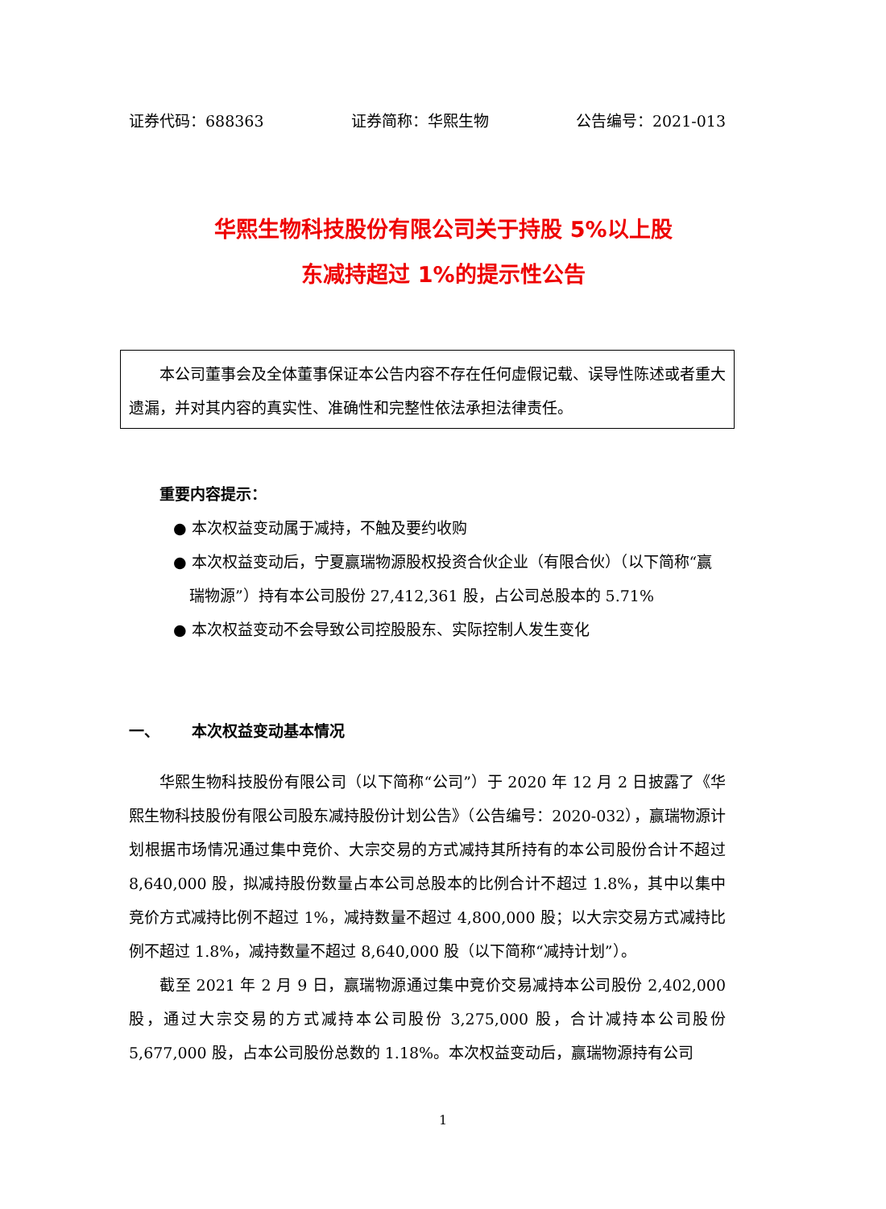证券代码：688363 证券简称：华熙生物 公告编号：2021-013
华熙生物科技股份有限公司关于持股 5%以上股
东减持超过 1%的提示性公告
本公司董事会及全体董事保证本公告内容不存在任何虚假记载、误导性陈述或者重大遗漏，并对其内容的真实性、准确性和完整性依法承担法律责任。
重要内容提示：
● 本次权益变动属于减持，不触及要约收购
● 本次权益变动后，宁夏赢瑞物源股权投资合伙企业（有限合伙）（以下简称“赢瑞物源”）持有本公司股份 27,412,361 股，占公司总股本的 5.71%
● 本次权益变动不会导致公司控股股东、实际控制人发生变化
一、 本次权益变动基本情况
华熙生物科技股份有限公司（以下简称“公司”）于 2020 年 12 月 2 日披露了《华熙生物科技股份有限公司股东减持股份计划公告》（公告编号：2020-032），赢瑞物源计划根据市场情况通过集中竞价、大宗交易的方式减持其所持有的本公司股份合计不超过 8,640,000 股，拟减持股份数量占本公司总股本的比例合计不超过 1.8%，其中以集中竞价方式减持比例不超过 1%，减持数量不超过 4,800,000 股；以大宗交易方式减持比例不超过 1.8%，减持数量不超过 8,640,000 股（以下简称“减持计划”）。
截至 2021 年 2 月 9 日，赢瑞物源通过集中竞价交易减持本公司股份 2,402,000 股，通过大宗交易的方式减持本公司股份 3,275,000 股，合计减持本公司股份 5,677,000 股，占本公司股份总数的 1.18%。本次权益变动后，赢瑞物源持有公司
1